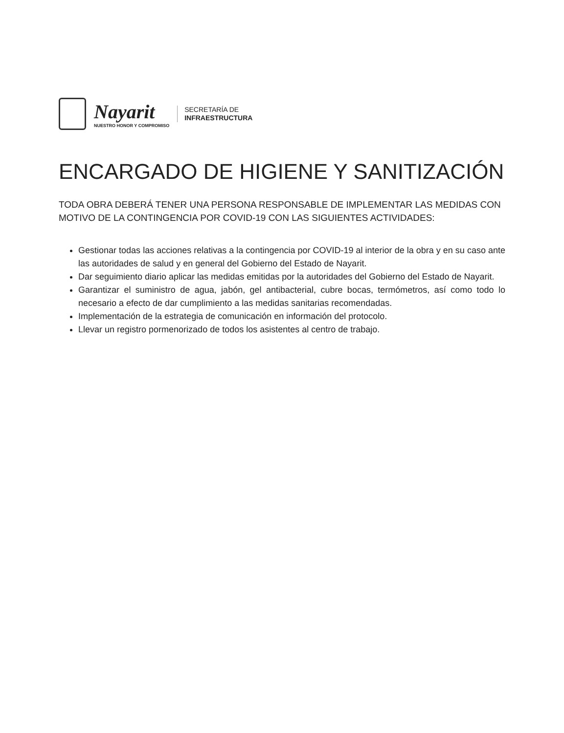Nayarit
NUESTRO HONOR Y COMPROMISO
SECRETARÍA DE
INFRAESTRUCTURA
ENCARGADO DE HIGIENE Y SANITIZACIÓN
TODA OBRA DEBERÁ TENER UNA PERSONA RESPONSABLE DE IMPLEMENTAR LAS MEDIDAS CON MOTIVO DE LA CONTINGENCIA POR COVID-19 CON LAS SIGUIENTES ACTIVIDADES:
Gestionar todas las acciones relativas a la contingencia por COVID-19 al interior de la obra y en su caso ante las autoridades de salud y en general del Gobierno del Estado de Nayarit.
Dar seguimiento diario aplicar las medidas emitidas por la autoridades del Gobierno del Estado de Nayarit.
Garantizar el suministro de agua, jabón, gel antibacterial, cubre bocas, termómetros, así como todo lo necesario a efecto de dar cumplimiento a las medidas sanitarias recomendadas.
Implementación de la estrategia de comunicación en información del protocolo.
Llevar un registro pormenorizado de todos los asistentes al centro de trabajo.